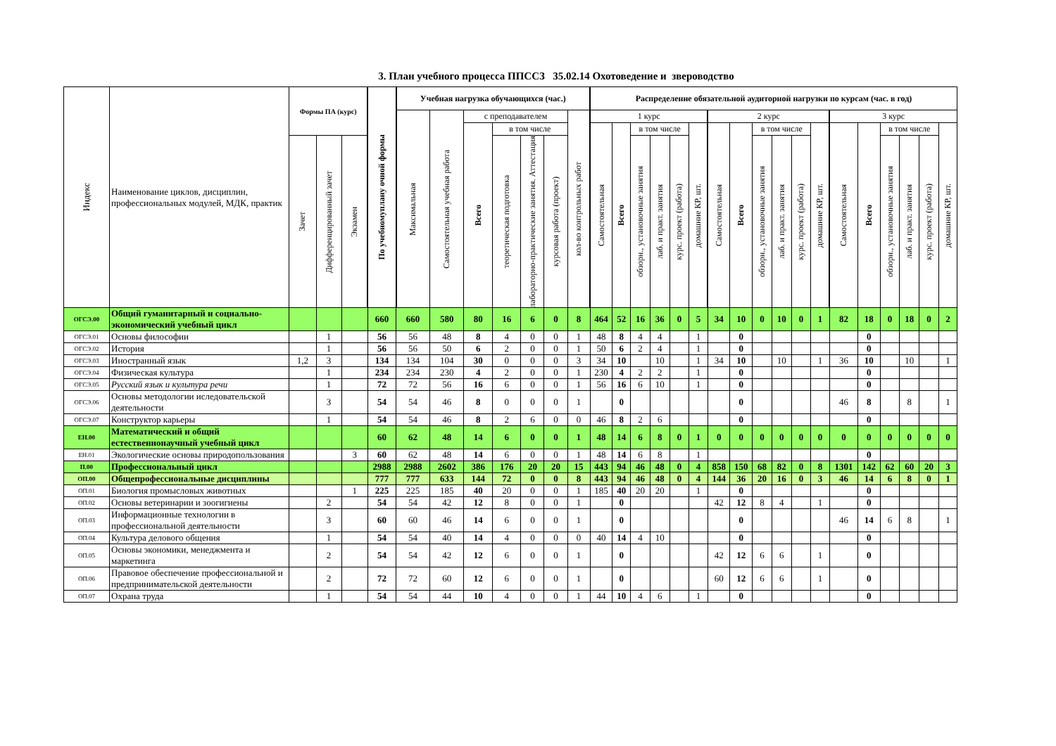3. План учебного процесса ППССЗ 35.02.14 Охотоведение и звероводство
| Индекс | Наименование циклов, дисциплин, профессиональных модулей, МДК, практик | Формы ПА (курс) | | | По учебномуплану очной формы | Учебная нагрузка обучающихся (час.) | | | | | | | Распределение обязательной аудиторной нагрузки по курсам (час. в год) | | | | | | | | | | | | | | | | | |
| --- | --- | --- | --- | --- | --- | --- | --- | --- | --- | --- | --- | --- | --- | --- | --- | --- | --- | --- | --- | --- | --- | --- | --- | --- | --- | --- | --- | --- | --- | --- |
| | | | | | | Максимальная | Самостоятельная учебная работа | с преподавателем | | | | кол-во контрольных работ | 1 курс | | | | | | 2 курс | | | | | | 3 курс | | | | | |
| | | | | | | | | Всего | в том числе | | | | Самостоятельная | Всего | в том числе | | | домашние КР, шт. | Самостоятельная | Всего | в том числе | | | домашние КР, шт. | Самостоятельная | Всего | в том числе | | | домашние КР, шт. |
| | | Зачет | Дифференцированный зачет | Экзамен | | | | | теоретическая подготовка | лабораторно-практические занятия. Аттестация | курсовая работа (проект) | | | | обзорн., установочные занятия | лаб. и практ. занятия | курс. проект (работа) | | | | обзорн., установочные занятия | лаб. и практ. занятия | курс. проект (работа) | | | | обзорн., установочные занятия | лаб. и практ. занятия | курс. проект (работа) | |
| ОГСЭ.00 | Общий гуманитарный и социально-экономический учебный цикл | | | | 660 | 660 | 580 | 80 | 16 | 6 | 0 | 8 | 464 | 52 | 16 | 36 | 0 | 5 | 34 | 10 | 0 | 10 | 0 | 1 | 82 | 18 | 0 | 18 | 0 | 2 |
| ОГСЭ.01 | Основы философии | | 1 | | 56 | 56 | 48 | 8 | 4 | 0 | 0 | 1 | 48 | 8 | 4 | 4 | | 1 | | 0 | | | | | | 0 | | | | |
| ОГСЭ.02 | История | | 1 | | 56 | 56 | 50 | 6 | 2 | 0 | 0 | 1 | 50 | 6 | 2 | 4 | | 1 | | 0 | | | | | | 0 | | | | |
| ОГСЭ.03 | Иностранный язык | 1,2 | 3 | | 134 | 134 | 104 | 30 | 0 | 0 | 0 | 3 | 34 | 10 | | 10 | | 1 | 34 | 10 | | 10 | | 1 | 36 | 10 | | 10 | | 1 |
| ОГСЭ.04 | Физическая культура | | 1 | | 234 | 234 | 230 | 4 | 2 | 0 | 0 | 1 | 230 | 4 | 2 | 2 | | 1 | | 0 | | | | | | 0 | | | | |
| ОГСЭ.05 | Русский язык и культура речи | | 1 | | 72 | 72 | 56 | 16 | 6 | 0 | 0 | 1 | 56 | 16 | 6 | 10 | | 1 | | 0 | | | | | | 0 | | | | |
| ОГСЭ.06 | Основы методологии иследовательской деятельности | | 3 | | 54 | 54 | 46 | 8 | 0 | 0 | 0 | 1 | | 0 | | | | | | 0 | | | | | 46 | 8 | | 8 | | 1 |
| ОГСЭ.07 | Конструктор карьеры | | 1 | | 54 | 54 | 46 | 8 | 2 | 6 | 0 | 0 | 46 | 8 | 2 | 6 | | | | 0 | | | | | | 0 | | | | |
| ЕН.00 | Математический и общий естественнонаучный учебный цикл | | | | 60 | 62 | 48 | 14 | 6 | 0 | 0 | 1 | 48 | 14 | 6 | 8 | 0 | 1 | 0 | 0 | 0 | 0 | 0 | 0 | 0 | 0 | 0 | 0 | 0 | 0 |
| ЕН.01 | Экологические основы природопользования | | | 3 | 60 | 62 | 48 | 14 | 6 | 0 | 0 | 1 | 48 | 14 | 6 | 8 | | 1 | | | | | | | | 0 | | | | |
| П.00 | Профессиональный цикл | | | | 2988 | 2988 | 2602 | 386 | 176 | 20 | 20 | 15 | 443 | 94 | 46 | 48 | 0 | 4 | 858 | 150 | 68 | 82 | 0 | 8 | 1301 | 142 | 62 | 60 | 20 | 3 |
| ОП.00 | Общепрофессиональные дисциплины | | | | 777 | 777 | 633 | 144 | 72 | 0 | 0 | 8 | 443 | 94 | 46 | 48 | 0 | 4 | 144 | 36 | 20 | 16 | 0 | 3 | 46 | 14 | 6 | 8 | 0 | 1 |
| ОП.01 | Биология промысловых животных | | | 1 | 225 | 225 | 185 | 40 | 20 | 0 | 0 | 1 | 185 | 40 | 20 | 20 | | 1 | | 0 | | | | | | 0 | | | | |
| ОП.02 | Основы ветеринарии и зоогигиены | | 2 | | 54 | 54 | 42 | 12 | 8 | 0 | 0 | 1 | | 0 | | | | | 42 | 12 | 8 | 4 | | 1 | | 0 | | | | |
| ОП.03 | Информационные технологии в профессиональной деятельности | | 3 | | 60 | 60 | 46 | 14 | 6 | 0 | 0 | 1 | | 0 | | | | | | 0 | | | | | 46 | 14 | 6 | 8 | | 1 |
| ОП.04 | Культура делового общения | | 1 | | 54 | 54 | 40 | 14 | 4 | 0 | 0 | 0 | 40 | 14 | 4 | 10 | | | | 0 | | | | | | 0 | | | | |
| ОП.05 | Основы экономики, менеджмента и маркетинга | | 2 | | 54 | 54 | 42 | 12 | 6 | 0 | 0 | 1 | | 0 | | | | | 42 | 12 | 6 | 6 | | 1 | | 0 | | | | |
| ОП.06 | Правовое обеспечение профессиональной и предпринимательской деятельности | | 2 | | 72 | 72 | 60 | 12 | 6 | 0 | 0 | 1 | | 0 | | | | | 60 | 12 | 6 | 6 | | 1 | | 0 | | | | |
| ОП.07 | Охрана труда | | 1 | | 54 | 54 | 44 | 10 | 4 | 0 | 0 | 1 | 44 | 10 | 4 | 6 | | 1 | | 0 | | | | | | 0 | | | | |